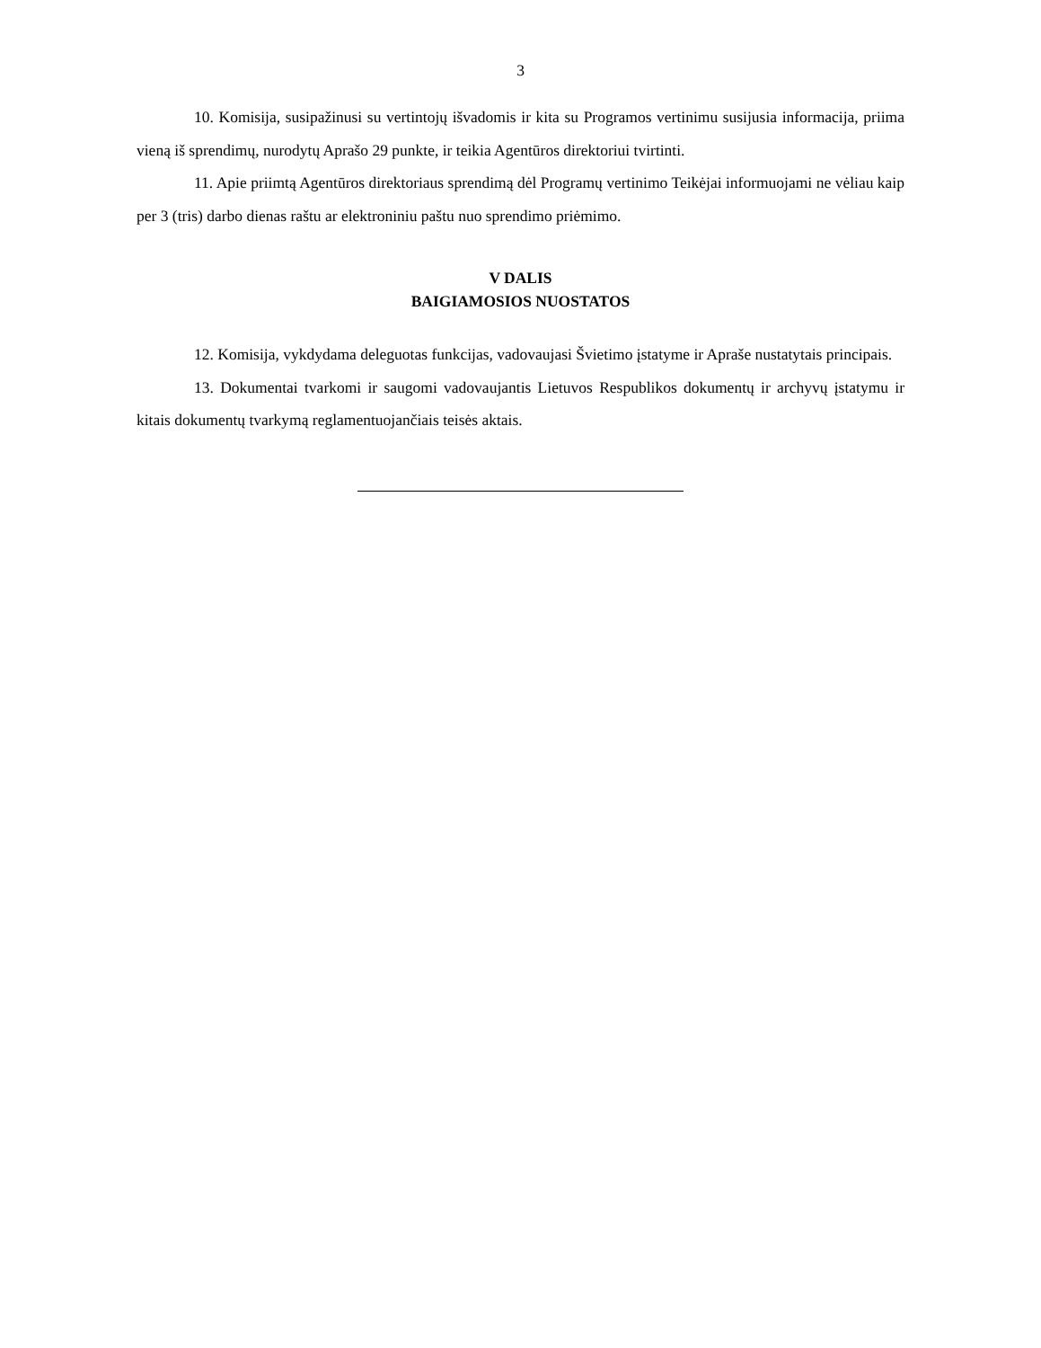3
10. Komisija, susipažinusi su vertintojų išvadomis ir kita su Programos vertinimu susijusia informacija, priima vieną iš sprendimų, nurodytų Aprašo 29 punkte, ir teikia Agentūros direktoriui tvirtinti.
11. Apie priimtą Agentūros direktoriaus sprendimą dėl Programų vertinimo Teikėjai informuojami ne vėliau kaip per 3 (tris) darbo dienas raštu ar elektroniniu paštu nuo sprendimo priėmimo.
V DALIS
BAIGIAMOSIOS NUOSTATOS
12. Komisija, vykdydama deleguotas funkcijas, vadovaujasi Švietimo įstatyme ir Apraše nustatytais principais.
13. Dokumentai tvarkomi ir saugomi vadovaujantis Lietuvos Respublikos dokumentų ir archyvų įstatymu ir kitais dokumentų tvarkymą reglamentuojančiais teisės aktais.